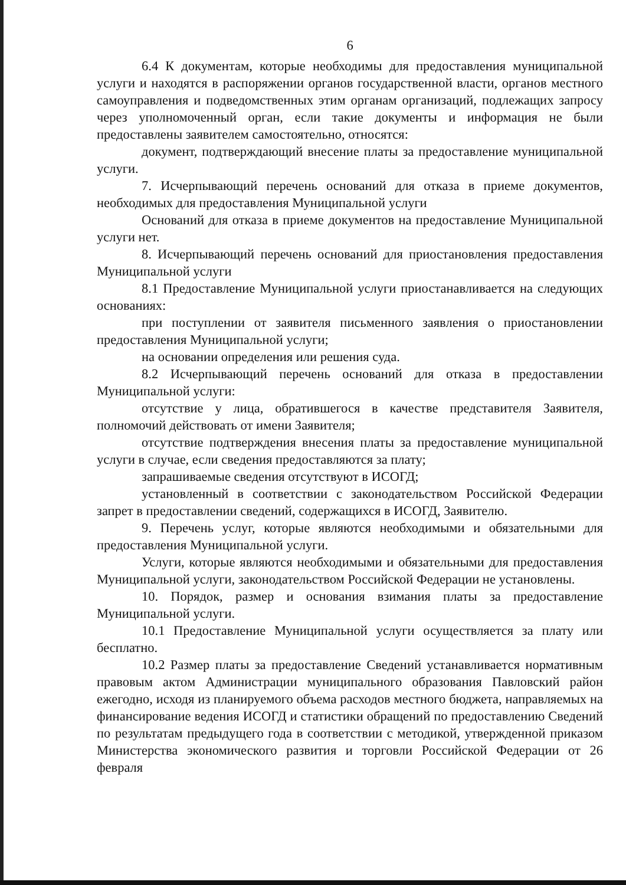6
6.4 К документам, которые необходимы для предоставления муниципальной услуги и находятся в распоряжении органов государственной власти, органов местного самоуправления и подведомственных этим органам организаций, подлежащих запросу через уполномоченный орган, если такие документы и информация не были предоставлены заявителем самостоятельно, относятся:
документ, подтверждающий внесение платы за предоставление муниципальной услуги.
7. Исчерпывающий перечень оснований для отказа в приеме документов, необходимых для предоставления Муниципальной услуги
Оснований для отказа в приеме документов на предоставление Муниципальной услуги нет.
8. Исчерпывающий перечень оснований для приостановления предоставления Муниципальной услуги
8.1 Предоставление Муниципальной услуги приостанавливается на следующих основаниях:
при поступлении от заявителя письменного заявления о приостановлении предоставления Муниципальной услуги;
на основании определения или решения суда.
8.2 Исчерпывающий перечень оснований для отказа в предоставлении Муниципальной услуги:
отсутствие у лица, обратившегося в качестве представителя Заявителя, полномочий действовать от имени Заявителя;
отсутствие подтверждения внесения платы за предоставление муниципальной услуги в случае, если сведения предоставляются за плату;
запрашиваемые сведения отсутствуют в ИСОГД;
установленный в соответствии с законодательством Российской Федерации запрет в предоставлении сведений, содержащихся в ИСОГД, Заявителю.
9. Перечень услуг, которые являются необходимыми и обязательными для предоставления Муниципальной услуги.
Услуги, которые являются необходимыми и обязательными для предоставления Муниципальной услуги, законодательством Российской Федерации не установлены.
10. Порядок, размер и основания взимания платы за предоставление Муниципальной услуги.
10.1 Предоставление Муниципальной услуги осуществляется за плату или бесплатно.
10.2 Размер платы за предоставление Сведений устанавливается нормативным правовым актом Администрации муниципального образования Павловский район ежегодно, исходя из планируемого объема расходов местного бюджета, направляемых на финансирование ведения ИСОГД и статистики обращений по предоставлению Сведений по результатам предыдущего года в соответствии с методикой, утвержденной приказом Министерства экономического развития и торговли Российской Федерации от 26 февраля